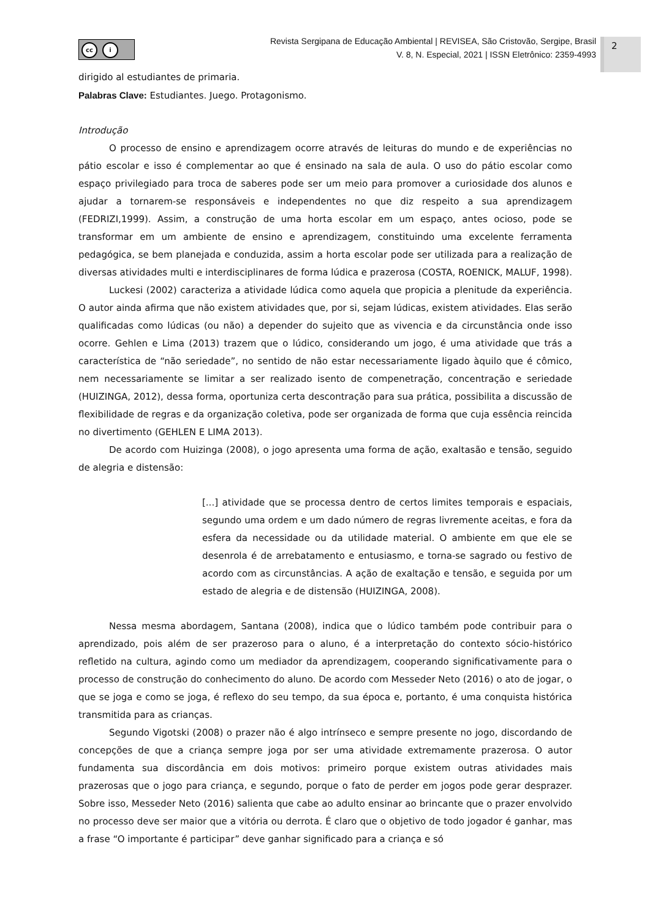cc i
Revista Sergipana de Educação Ambiental | REVISEA, São Cristovão, Sergipe, Brasil
V. 8, N. Especial, 2021 | ISSN Eletrônico: 2359-4993
2
dirigido al estudiantes de primaria.
Palabras Clave: Estudiantes. Juego. Protagonismo.
Introdução
O processo de ensino e aprendizagem ocorre através de leituras do mundo e de experiências no pátio escolar e isso é complementar ao que é ensinado na sala de aula. O uso do pátio escolar como espaço privilegiado para troca de saberes pode ser um meio para promover a curiosidade dos alunos e ajudar a tornarem-se responsáveis e independentes no que diz respeito a sua aprendizagem (FEDRIZI,1999). Assim, a construção de uma horta escolar em um espaço, antes ocioso, pode se transformar em um ambiente de ensino e aprendizagem, constituindo uma excelente ferramenta pedagógica, se bem planejada e conduzida, assim a horta escolar pode ser utilizada para a realização de diversas atividades multi e interdisciplinares de forma lúdica e prazerosa (COSTA, ROENICK, MALUF, 1998).
Luckesi (2002) caracteriza a atividade lúdica como aquela que propicia a plenitude da experiência. O autor ainda afirma que não existem atividades que, por si, sejam lúdicas, existem atividades. Elas serão qualificadas como lúdicas (ou não) a depender do sujeito que as vivencia e da circunstância onde isso ocorre. Gehlen e Lima (2013) trazem que o lúdico, considerando um jogo, é uma atividade que trás a característica de “não seriedade”, no sentido de não estar necessariamente ligado àquilo que é cômico, nem necessariamente se limitar a ser realizado isento de compenetração, concentração e seriedade (HUIZINGA, 2012), dessa forma, oportuniza certa descontração para sua prática, possibilita a discussão de flexibilidade de regras e da organização coletiva, pode ser organizada de forma que cuja essência reincida no divertimento (GEHLEN E LIMA 2013).
De acordo com Huizinga (2008), o jogo apresenta uma forma de ação, exaltasão e tensão, seguido de alegria e distensão:
[...] atividade que se processa dentro de certos limites temporais e espaciais, segundo uma ordem e um dado número de regras livremente aceitas, e fora da esfera da necessidade ou da utilidade material. O ambiente em que ele se desenrola é de arrebatamento e entusiasmo, e torna-se sagrado ou festivo de acordo com as circunstâncias. A ação de exaltação e tensão, e seguida por um estado de alegria e de distensão (HUIZINGA, 2008).
Nessa mesma abordagem, Santana (2008), indica que o lúdico também pode contribuir para o aprendizado, pois além de ser prazeroso para o aluno, é a interpretação do contexto sócio-histórico refletido na cultura, agindo como um mediador da aprendizagem, cooperando significativamente para o processo de construção do conhecimento do aluno. De acordo com Messeder Neto (2016) o ato de jogar, o que se joga e como se joga, é reflexo do seu tempo, da sua época e, portanto, é uma conquista histórica transmitida para as crianças.
Segundo Vigotski (2008) o prazer não é algo intrínseco e sempre presente no jogo, discordando de concepções de que a criança sempre joga por ser uma atividade extremamente prazerosa. O autor fundamenta sua discordância em dois motivos: primeiro porque existem outras atividades mais prazerosas que o jogo para criança, e segundo, porque o fato de perder em jogos pode gerar desprazer. Sobre isso, Messeder Neto (2016) salienta que cabe ao adulto ensinar ao brincante que o prazer envolvido no processo deve ser maior que a vitória ou derrota. É claro que o objetivo de todo jogador é ganhar, mas a frase “O importante é participar” deve ganhar significado para a criança e só